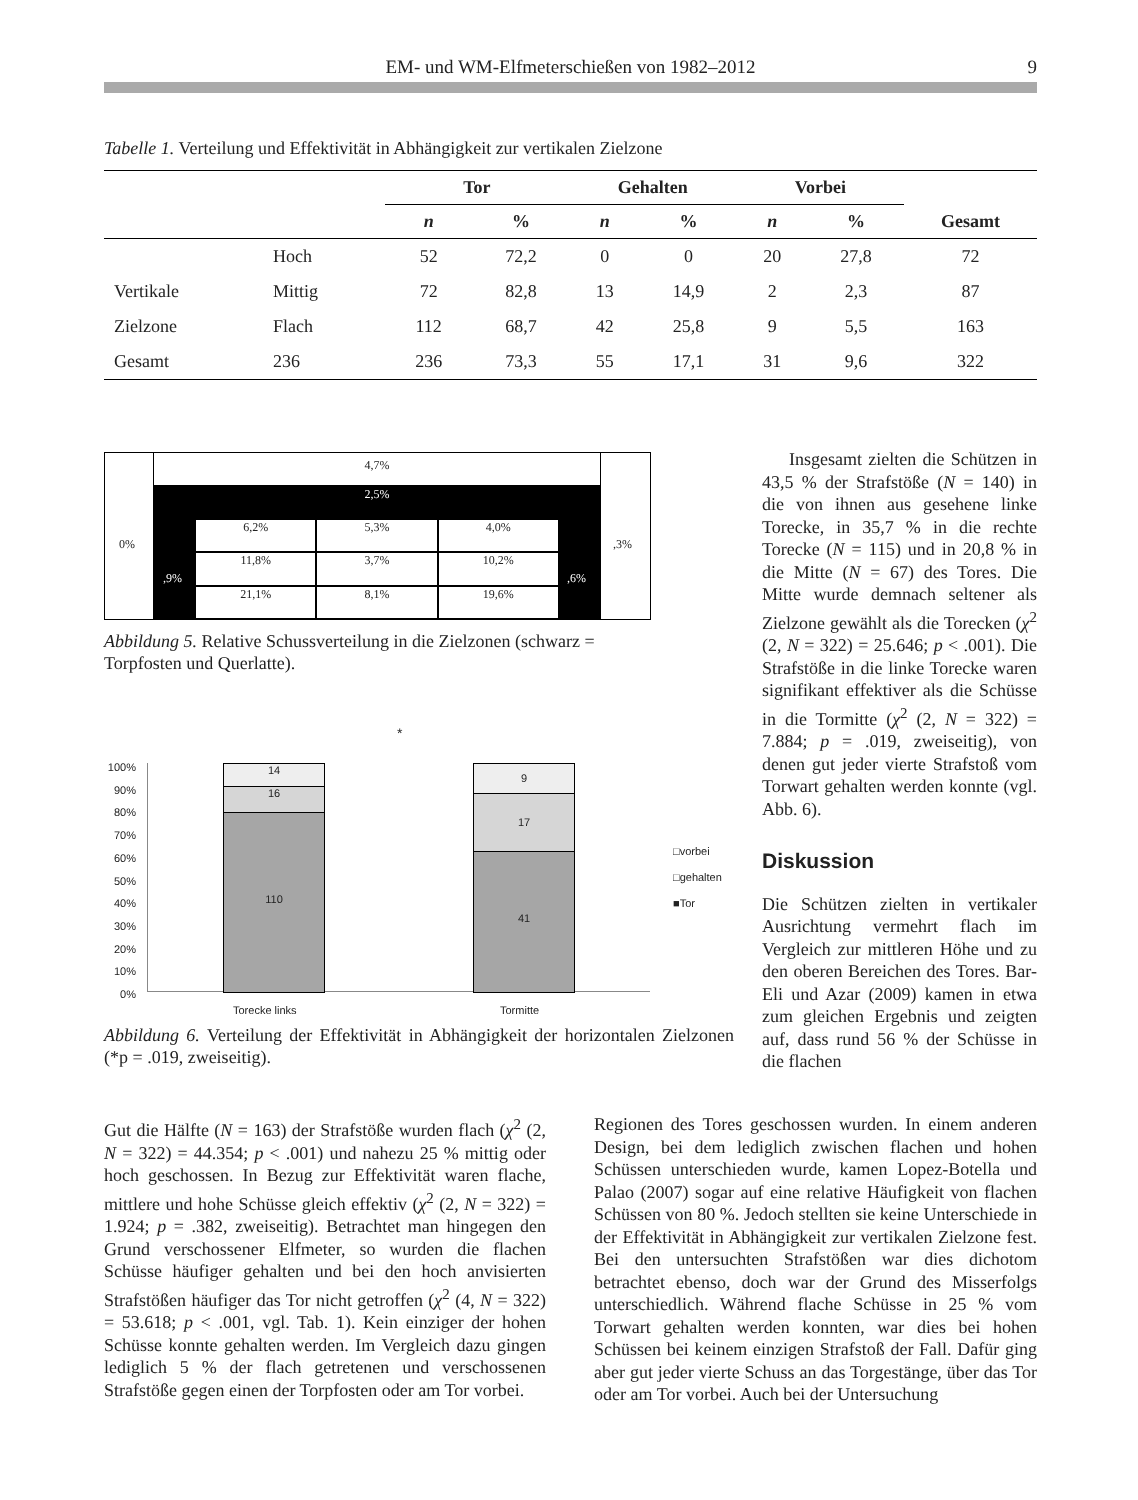EM- und WM-Elfmeterschießen von 1982–2012 9
Tabelle 1. Verteilung und Effektivität in Abhängigkeit zur vertikalen Zielzone
| | | Tor | | Gehalten | | Vorbei | | Gesamt |
| --- | --- | --- | --- | --- | --- | --- | --- | --- |
| | | n | % | n | % | n | % | |
| | Hoch | 52 | 72,2 | 0 | 0 | 20 | 27,8 | 72 |
| Vertikale | Mittig | 72 | 82,8 | 13 | 14,9 | 2 | 2,3 | 87 |
| Zielzone | Flach | 112 | 68,7 | 42 | 25,8 | 9 | 5,5 | 163 |
| Gesamt | 236 | 236 | 73,3 | 55 | 17,1 | 31 | 9,6 | 322 |
4,7%
2,5%
6,2%
5,3%
4,0%
11,8%
3,7%
10,2%
21,1%
8,1%
19,6%
0%
,9% ,6%
,3%
Abbildung 5. Relative Schussverteilung in die Zielzonen (schwarz = Torpfosten und Querlatte).
*
100%
90%
80%
70%
60%
50%
40%
30%
20%
10%
0%
14
16
110
9
17
41
Torecke links Tormitte
□vorbei
□gehalten
■Tor
Abbildung 6. Verteilung der Effektivität in Abhängigkeit der horizontalen Zielzonen (*p = .019, zweiseitig).
Insgesamt zielten die Schützen in 43,5 % der Strafstöße (N = 140) in die von ihnen aus gesehene linke Torecke, in 35,7 % in die rechte Torecke (N = 115) und in 20,8 % in die Mitte (N = 67) des Tores. Die Mitte wurde demnach seltener als Zielzone gewählt als die Torecken (χ<sup>2</sup> (2, N = 322) = 25.646; p < .001). Die Strafstöße in die linke Torecke waren signifikant effektiver als die Schüsse in die Tormitte (χ<sup>2</sup> (2, N = 322) = 7.884; p = .019, zweiseitig), von denen gut jeder vierte Strafstoß vom Torwart gehalten werden konnte (vgl. Abb. 6).
Diskussion
Die Schützen zielten in vertikaler Ausrichtung vermehrt flach im Vergleich zur mittleren Höhe und zu den oberen Bereichen des Tores. Bar-Eli und Azar (2009) kamen in etwa zum gleichen Ergebnis und zeigten auf, dass rund 56 % der Schüsse in die flachen
Gut die Hälfte (N = 163) der Strafstöße wurden flach (χ<sup>2</sup> (2, N = 322) = 44.354; p < .001) und nahezu 25 % mittig oder hoch geschossen. In Bezug zur Effektivität waren flache, mittlere und hohe Schüsse gleich effektiv (χ<sup>2</sup> (2, N = 322) = 1.924; p = .382, zweiseitig). Betrachtet man hingegen den Grund verschossener Elfmeter, so wurden die flachen Schüsse häufiger gehalten und bei den hoch anvisierten Strafstößen häufiger das Tor nicht getroffen (χ<sup>2</sup> (4, N = 322) = 53.618; p < .001, vgl. Tab. 1). Kein einziger der hohen Schüsse konnte gehalten werden. Im Vergleich dazu gingen lediglich 5 % der flach getretenen und verschossenen Strafstöße gegen einen der Torpfosten oder am Tor vorbei.
Regionen des Tores geschossen wurden. In einem anderen Design, bei dem lediglich zwischen flachen und hohen Schüssen unterschieden wurde, kamen Lopez-Botella und Palao (2007) sogar auf eine relative Häufigkeit von flachen Schüssen von 80 %. Jedoch stellten sie keine Unterschiede in der Effektivität in Abhängigkeit zur vertikalen Zielzone fest. Bei den untersuchten Strafstößen war dies dichotom betrachtet ebenso, doch war der Grund des Misserfolgs unterschiedlich. Während flache Schüsse in 25 % vom Torwart gehalten werden konnten, war dies bei hohen Schüssen bei keinem einzigen Strafstoß der Fall. Dafür ging aber gut jeder vierte Schuss an das Torgestänge, über das Tor oder am Tor vorbei. Auch bei der Untersuchung